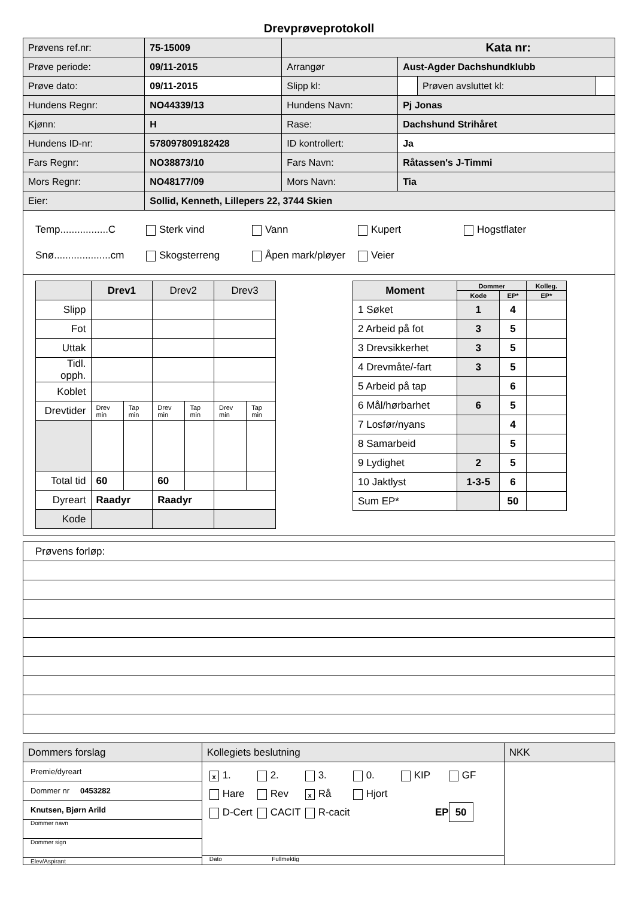Drevprøveprotokoll
| Prøvens ref.nr: | 75-15009 | Kata nr: | | | |
| Prøve periode: | 09/11-2015 | Arrangør | Aust-Agder Dachshundklubb | | |
| Prøve dato: | 09/11-2015 | Slipp kl: | | Prøven avsluttet kl: | |
| Hundens Regnr: | NO44339/13 | Hundens Navn: | Pj Jonas | | |
| Kjønn: | H | Rase: | Dachshund Strihåret | | |
| Hundens ID-nr: | 578097809182428 | ID kontrollert: | Ja | | |
| Fars Regnr: | NO38873/10 | Fars Navn: | Råtassen's J-Timmi | | |
| Mors Regnr: | NO48177/09 | Mors Navn: | Tia | | |
| Eier: | Sollid, Kenneth, Lillepers 22, 3744 Skien | | | | |
Temp.................C Sterk vind Vann Kupert Hogstflater Snø....................cm Skogsterreng Åpen mark/pløyer Veier
| | Drev1 | | Drev2 | | Drev3 | |
| Slipp | | | | | | |
| Fot | | | | | | |
| Uttak | | | | | | |
| Tidl. opph. | | | | | | |
| Koblet | | | | | | |
| Drevtider | Drev min | Tap min | Drev min | Tap min | Drev min | Tap min |
| Total tid | 60 | | 60 | | | |
| Dyreart | Raadyr | | Raadyr | | | |
| Kode | | | | | | |
| Moment | Dommer | | Kolleg. |
| --- | --- | --- | --- |
| | Kode | EP* | EP* |
| 1 Søket | 1 | 4 | |
| 2 Arbeid på fot | 3 | 5 | |
| 3 Drevsikkerhet | 3 | 5 | |
| 4 Drevmåte/-fart | 3 | 5 | |
| 5 Arbeid på tap | | 6 | |
| 6 Mål/hørbarhet | 6 | 5 | |
| 7 Losfør/nyans | | 4 | |
| 8 Samarbeid | | 5 | |
| 9 Lydighet | 2 | 5 | |
| 10 Jaktlyst | 1-3-5 | 6 | |
| Sum EP* | | 50 | |
Prøvens forløp:
| Dommers forslag | Kollegiets beslutning | NKK |
| Premie/dyreart Dommer nr 0453282 Knutsen, Bjørn Arild Dommer navn Dommer sign Elev/Aspirant | x 1. 2. 3. 0. KIP GF Hare Rev x Rå Hjort D-Cert CACIT R-cacit EP 50 Dato Fullmektig | |